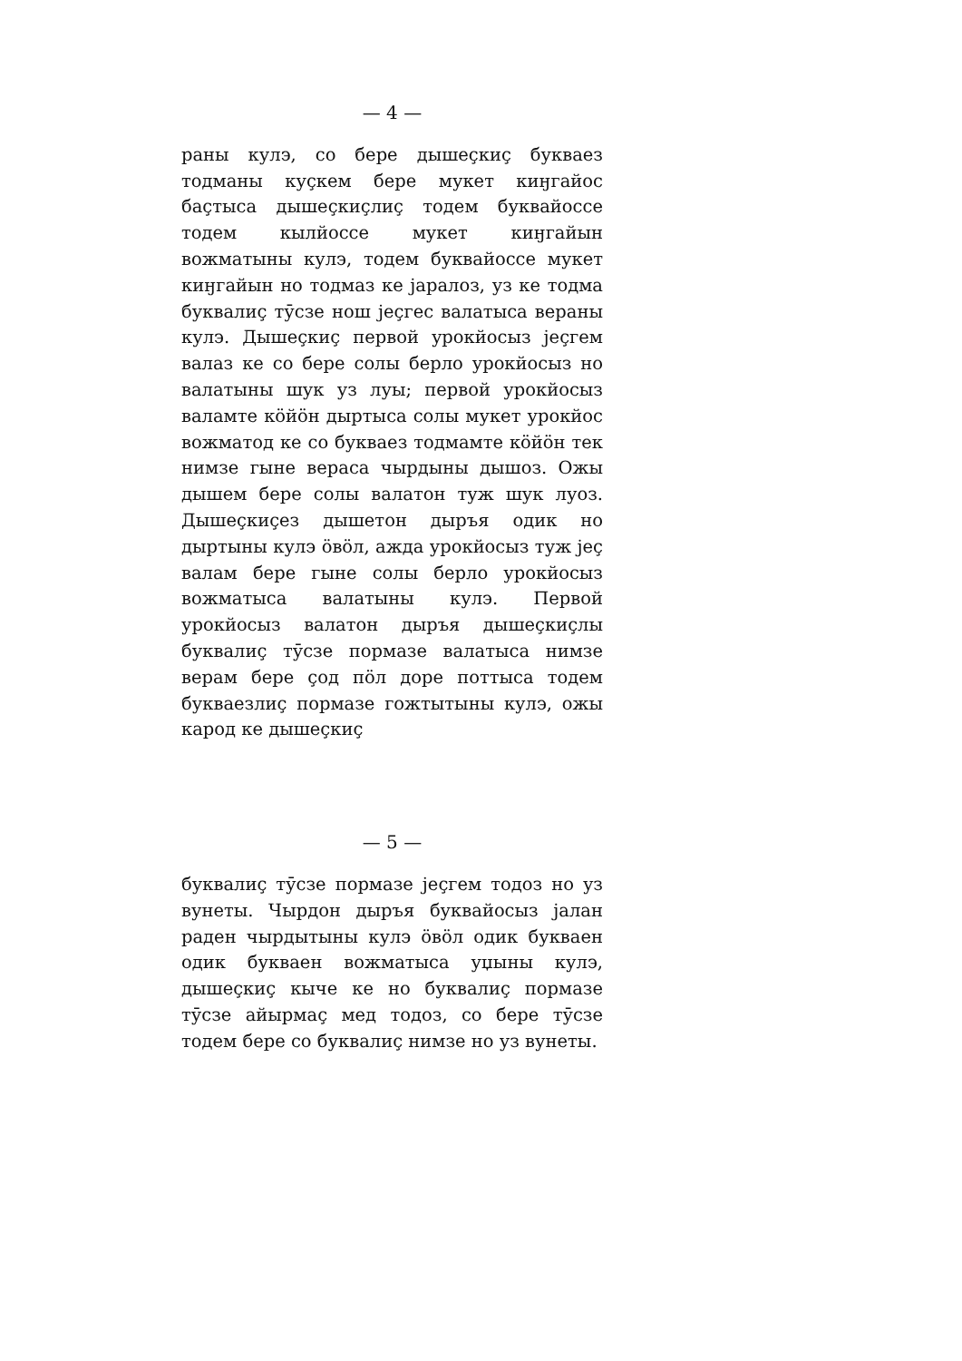— 4 —
раны кулэ, со бере дышеҫкиҫ букваез тодманы куҫкем бере мукет киӈгайос баҫтыса дышеҫкиҫлиҫ тодем буквайоссе тодем кылйоссе мукет киӈгайын вожматыны кулэ, тодем буквайоссе мукет киӈгайын но тодмаз ке јаралоз, уз ке тодма буквалиҫ тӯсзе нош јеҫгес валатыса вераны кулэ. Дышеҫкиҫ первой урокйосыз јеҫгем валаз ке со бере солы берло урокйосыз но валатыны шук уз луы; первой урокйосыз валамте кӧйӧн дыртыса солы мукет урокйос вожматод ке со букваез тодмамте кӧйӧн тек нимзе гыне вераса чырдыны дышоз. Ожы дышем бере солы валатон туж шук луоз. Дышеҫкиҫез дышетон дыръя одик но дыртыны кулэ ӧвӧл, ажда урокйосыз туж јеҫ валам бере гыне солы берло урокйосыз вожматыса валатыны кулэ. Первой урокйосыз валатон дыръя дышеҫкиҫлы буквалиҫ тӯсзе пормазе валатыса нимзе верам бере ҫод пӧл доре поттыса тодем букваезлиҫ пормазе гожтытыны кулэ, ожы карод ке дышеҫкиҫ
— 5 —
буквалиҫ тӯсзе пормазе јеҫгем тодоз но уз вунеты. Чырдон дыръя буквайосыз јалан раден чырдытыны кулэ ӧвӧл одик букваен одик букваен вожматыса уџыны кулэ, дышеҫкиҫ кыче ке но буквалиҫ пормазе тӯсзе айырмаҫ мед тодоз, со бере тӯсзе тодем бере со буквалиҫ нимзе но уз вунеты.